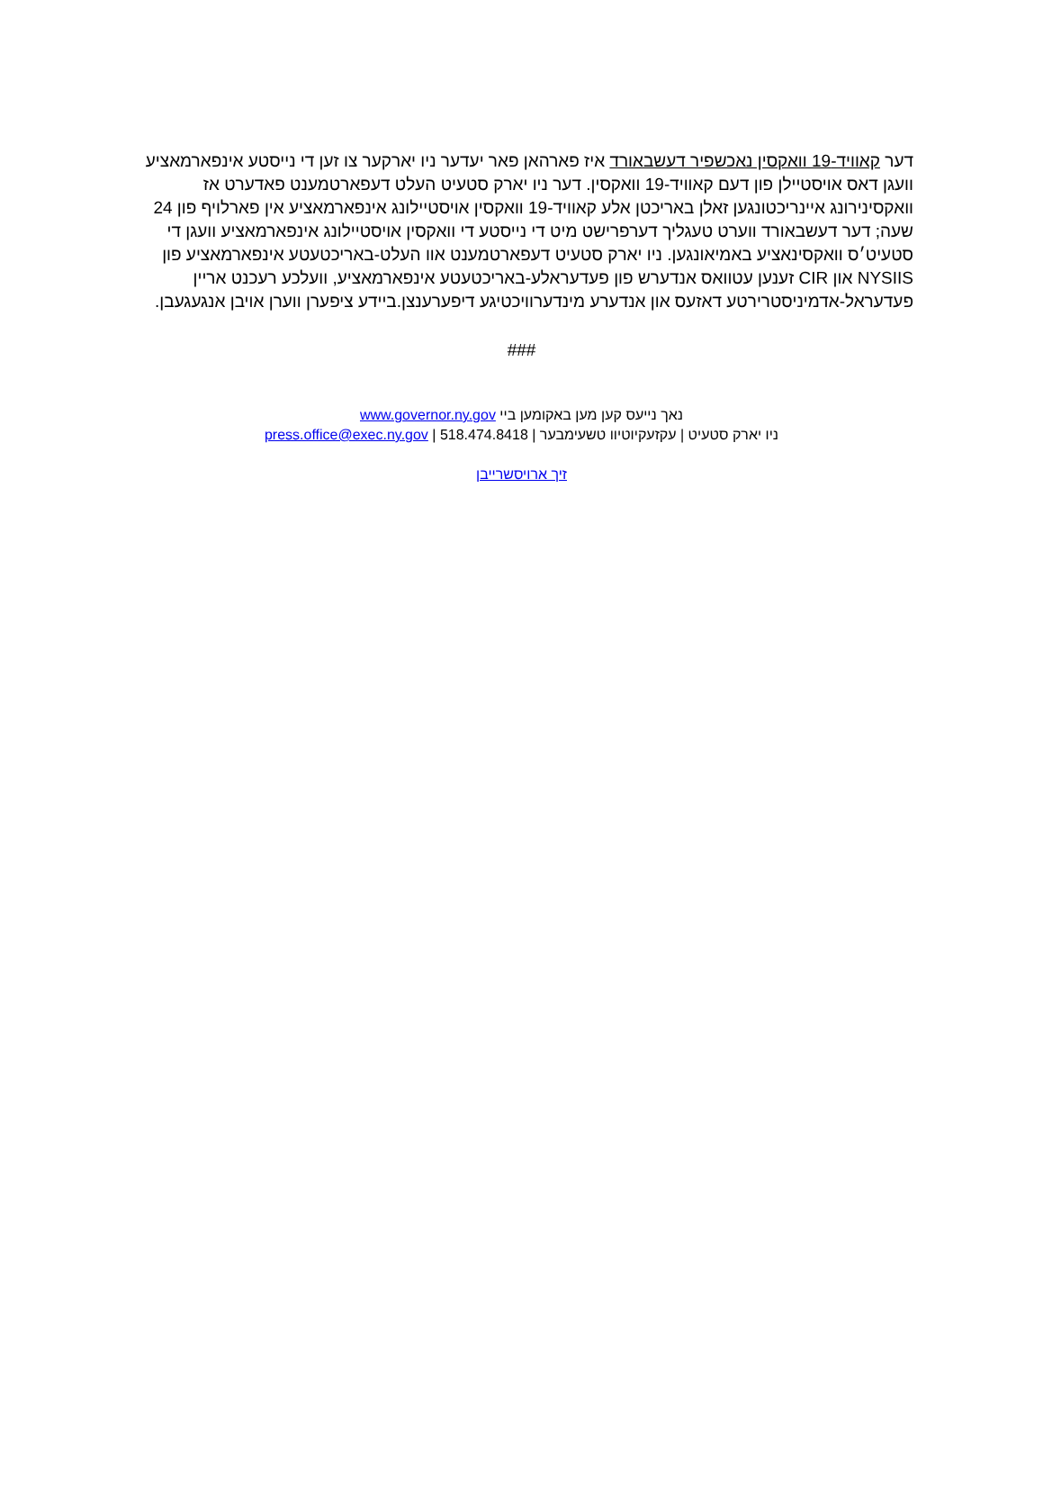דער קאוויד-19 וואקסין נאכשפיר דעשבאורד איז פארהאן פאר יעדער ניו יארקער צו זען די נייסטע אינפארמאציע וועגן דאס אויסטיילן פון דעם קאוויד-19 וואקסין. דער ניו יארק סטעיט העלט דעפארטמענט פאדערט אז וואקסינירונג איינריכטונגען זאלן באריכטן אלע קאוויד-19 וואקסין אויסטיילונג אינפארמאציע אין פארלויף פון 24 שעה; דער דעשבאורד ווערט טעגליך דערפרישט מיט די נייסטע די וואקסין אויסטיילונג אינפארמאציע וועגן די סטעיט׳ס וואקסינאציע באמיאונגען. ניו יארק סטעיט דעפארטמענט אוו העלט-באריכטעטע אינפארמאציע פון NYSIIS און CIR זענען עטוואס אנדערש פון פעדעראלע-באריכטעטע אינפארמאציע, וועלכע רעכנט אריין פעדעראל-אדמיניסטרירטע דאזעס און אנדערע מינדערוויכטיגע דיפערענצן.ביידע ציפערן ווערן אויבן אנגעגעבן.
###
נאך נייעס קען מען באקומען ביי www.governor.ny.gov
ניו יארק סטעיט | עקזעקיוטיוו טשעימבער | press.office@exec.ny.gov | 518.474.8418
זיך ארויסשרייבן